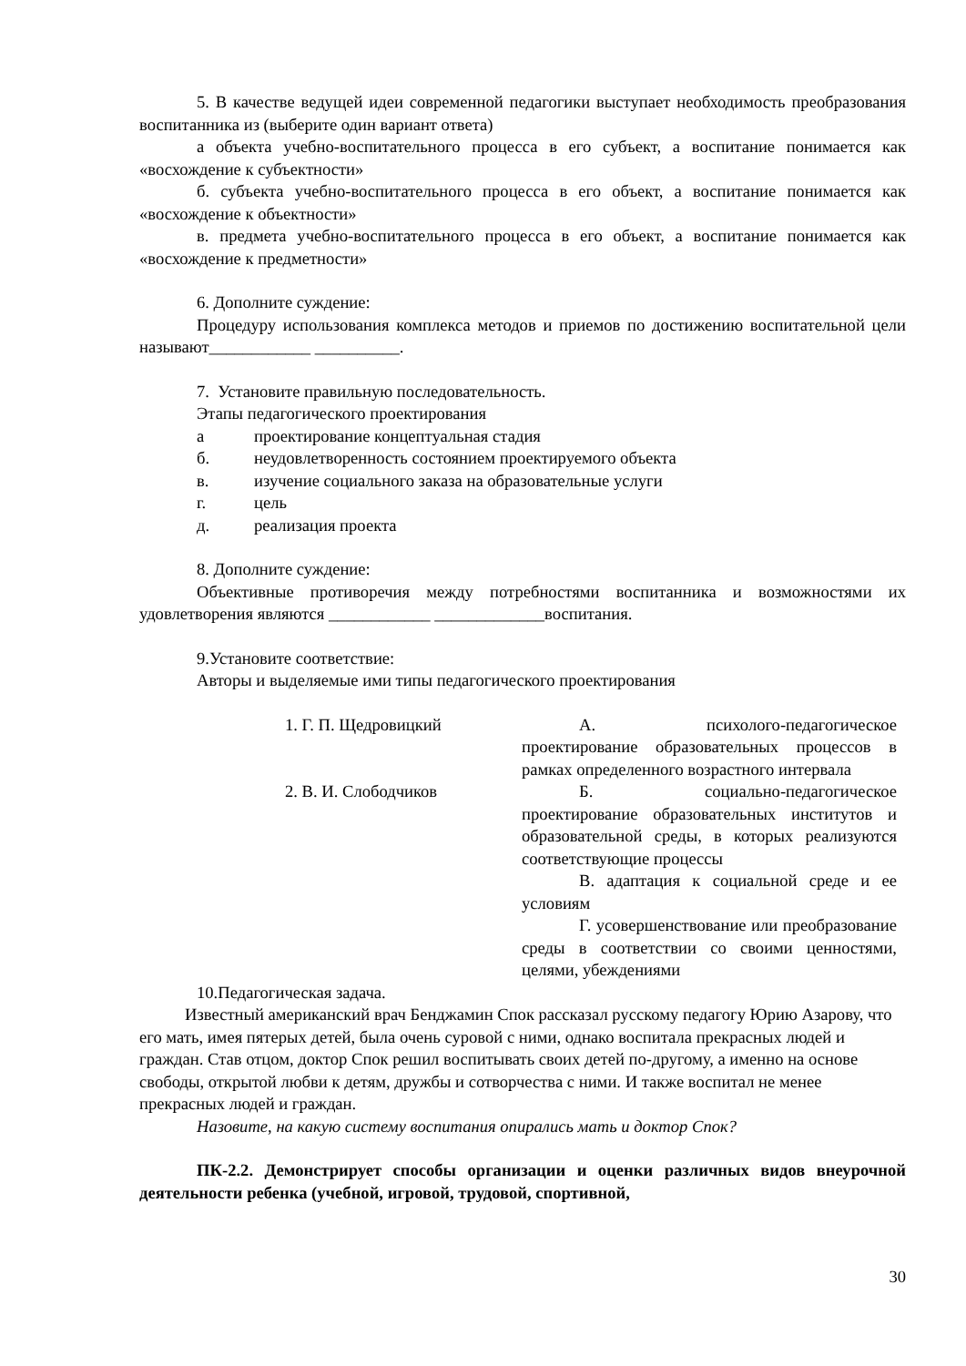5. В качестве ведущей идеи современной педагогики выступает необходимость преобразования воспитанника из (выберите один вариант ответа)
а объекта учебно-воспитательного процесса в его субъект, а воспитание понимается как «восхождение к субъектности»
б. субъекта учебно-воспитательного процесса в его объект, а воспитание понимается как «восхождение к объектности»
в. предмета учебно-воспитательного процесса в его объект, а воспитание понимается как «восхождение к предметности»
6. Дополните суждение:
Процедуру использования комплекса методов и приемов по достижению воспитательной цели называют____________ __________.
7. Установите правильную последовательность.
Этапы педагогического проектирования
а проектирование концептуальная стадия
б. неудовлетворенность состоянием проектируемого объекта
в. изучение социального заказа на образовательные услуги
г. цель
д. реализация проекта
8. Дополните суждение:
Объективные противоречия между потребностями воспитанника и возможностями их удовлетворения являются ____________ _____________воспитания.
9.Установите соответствие:
Авторы и выделяемые ими типы педагогического проектирования
| 1. Г. П. Щедровицкий | А. психолого-педагогическое проектирование образовательных процессов в рамках определенного возрастного интервала |
| 2. В. И. Слободчиков | Б. социально-педагогическое проектирование образовательных институтов и образовательной среды, в которых реализуются соответствующие процессы |
| | В. адаптация к социальной среде и ее условиям |
| | Г. усовершенствование или преобразование среды в соответствии со своими ценностями, целями, убеждениями |
10.Педагогическая задача.
Известный американский врач Бенджамин Спок рассказал русскому педагогу Юрию Азарову, что его мать, имея пятерых детей, была очень суровой с ними, однако воспитала прекрасных людей и граждан. Став отцом, доктор Спок решил воспитывать своих детей по-другому, а именно на основе свободы, открытой любви к детям, дружбы и сотворчества с ними. И также воспитал не менее прекрасных людей и граждан.
Назовите, на какую систему воспитания опирались мать и доктор Спок?
ПК-2.2. Демонстрирует способы организации и оценки различных видов внеурочной деятельности ребенка (учебной, игровой, трудовой, спортивной,
30